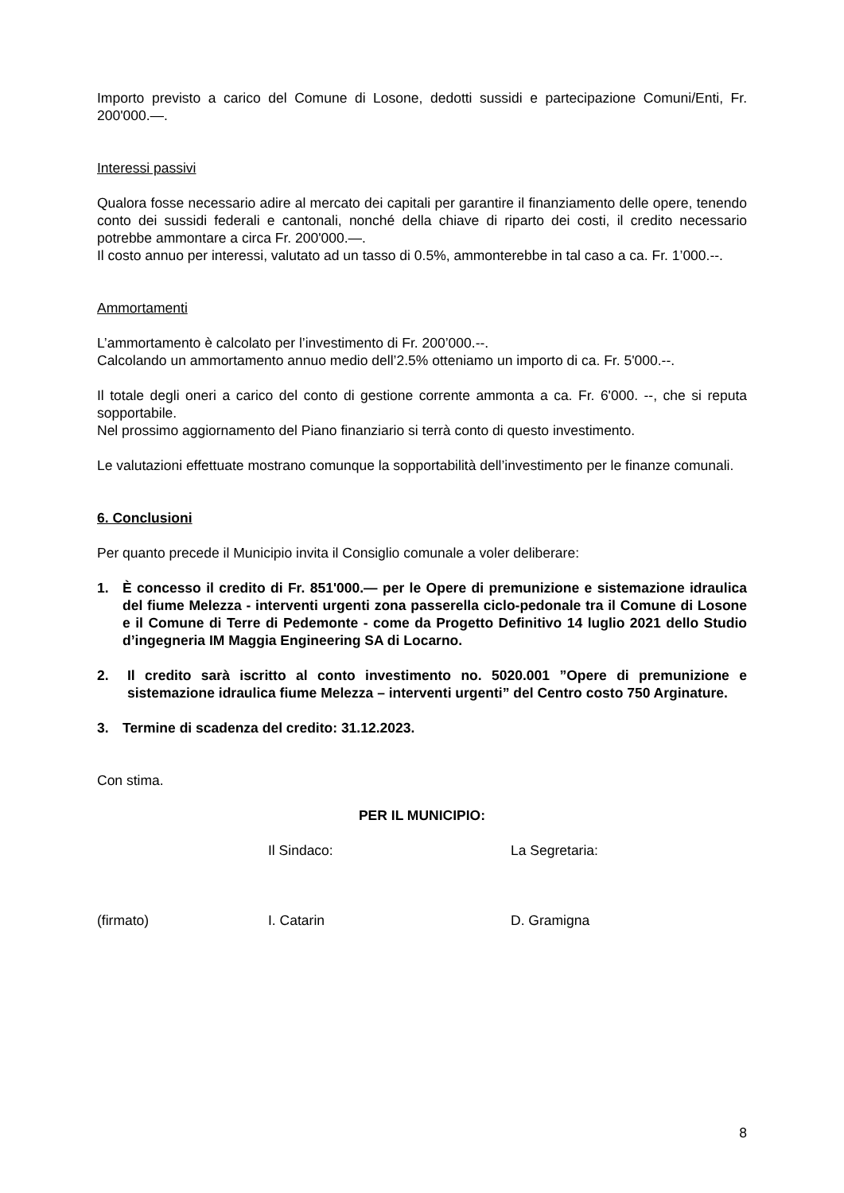Importo previsto a carico del Comune di Losone, dedotti sussidi e partecipazione Comuni/Enti, Fr. 200'000.—.
Interessi passivi
Qualora fosse necessario adire al mercato dei capitali per garantire il finanziamento delle opere, tenendo conto dei sussidi federali e cantonali, nonché della chiave di riparto dei costi, il credito necessario potrebbe ammontare a circa Fr. 200'000.—.
Il costo annuo per interessi, valutato ad un tasso di 0.5%, ammonterebbe in tal caso a ca. Fr. 1’000.--.
Ammortamenti
L’ammortamento è calcolato per l’investimento di Fr. 200’000.--.
Calcolando un ammortamento annuo medio dell’2.5% otteniamo un importo di ca. Fr. 5'000.--.
Il totale degli oneri a carico del conto di gestione corrente ammonta a ca. Fr. 6'000. --, che si reputa sopportabile.
Nel prossimo aggiornamento del Piano finanziario si terrà conto di questo investimento.
Le valutazioni effettuate mostrano comunque la sopportabilità dell’investimento per le finanze comunali.
6. Conclusioni
Per quanto precede il Municipio invita il Consiglio comunale a voler deliberare:
1. È concesso il credito di Fr. 851'000.— per le Opere di premunizione e sistemazione idraulica del fiume Melezza - interventi urgenti zona passerella ciclo-pedonale tra il Comune di Losone e il Comune di Terre di Pedemonte - come da Progetto Definitivo 14 luglio 2021 dello Studio d’ingegneria IM Maggia Engineering SA di Locarno.
2. Il credito sarà iscritto al conto investimento no. 5020.001 ”Opere di premunizione e sistemazione idraulica fiume Melezza – interventi urgenti” del Centro costo 750 Arginature.
3. Termine di scadenza del credito: 31.12.2023.
Con stima.
PER IL MUNICIPIO:
Il Sindaco: La Segretaria:
(firmato) I. Catarin D. Gramigna
8